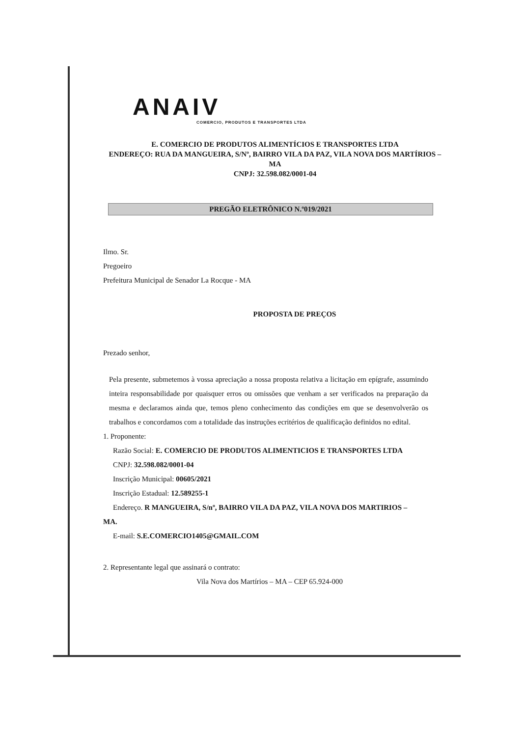ANAIV
COMERCIO, PRODUTOS E TRANSPORTES LTDA
E. COMERCIO DE PRODUTOS ALIMENTÍCIOS E TRANSPORTES LTDA
ENDEREÇO: RUA DA MANGUEIRA, S/Nº, BAIRRO VILA DA PAZ, VILA NOVA DOS MARTÍRIOS – MA
CNPJ: 32.598.082/0001-04
PREGÃO ELETRÔNICO N.º019/2021
Ilmo. Sr.
Pregoeiro
Prefeitura Municipal de Senador La Rocque - MA
PROPOSTA DE PREÇOS
Prezado senhor,
Pela presente, submetemos à vossa apreciação a nossa proposta relativa a licitação em epígrafe, assumindo inteira responsabilidade por quaisquer erros ou omissões que venham a ser verificados na preparação da mesma e declaramos ainda que, temos pleno conhecimento das condições em que se desenvolverão os trabalhos e concordamos com a totalidade das instruções ecritérios de qualificação definidos no edital.
1. Proponente:
Razão Social: E. COMERCIO DE PRODUTOS ALIMENTICIOS E TRANSPORTES LTDA
CNPJ: 32.598.082/0001-04
Inscrição Municipal: 00605/2021
Inscrição Estadual: 12.589255-1
Endereço. R MANGUEIRA, S/nº, BAIRRO VILA DA PAZ, VILA NOVA DOS MARTIRIOS –
MA.
E-mail: S.E.COMERCIO1405@GMAIL.COM
2. Representante legal que assinará o contrato:
Vila Nova dos Martírios – MA – CEP 65.924-000